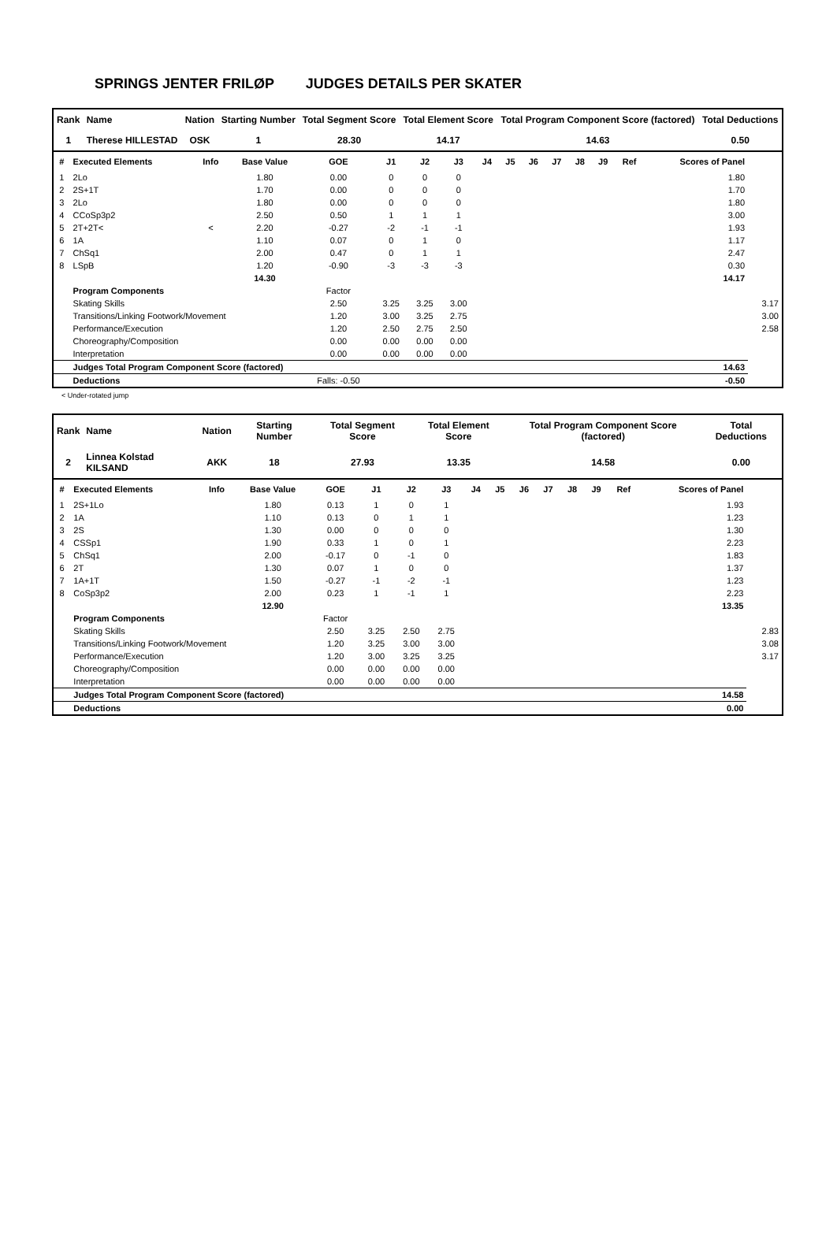SPRINGS JENTER FRILØP JUDGES DETAILS PER SKATER
| Rank | Name | Nation | Starting Number | Total Segment Score | Total Element Score | Total Program Component Score (factored) | Total Deductions |
| --- | --- | --- | --- | --- | --- | --- | --- |
| 1 | Therese HILLESTAD | OSK | 1 | 28.30 | 14.17 | 14.63 | 0.50 |
| # | Executed Elements | Info | Base Value | GOE | J1 | J2 | J3 | J4 | J5 | J6 | J7 | J8 | J9 | Ref | Scores of Panel | |
| --- | --- | --- | --- | --- | --- | --- | --- | --- | --- | --- | --- | --- | --- | --- | --- | --- |
| 1 | 2Lo | | 1.80 | 0.00 | 0 | 0 | 0 | | | | | | | | 1.80 | |
| 2 | 2S+1T | | 1.70 | 0.00 | 0 | 0 | 0 | | | | | | | | 1.70 | |
| 3 | 2Lo | | 1.80 | 0.00 | 0 | 0 | 0 | | | | | | | | 1.80 | |
| 4 | CCoSp3p2 | | 2.50 | 0.50 | 1 | 1 | 1 | | | | | | | | 3.00 | |
| 5 | 2T+2T< | < | 2.20 | -0.27 | -2 | -1 | -1 | | | | | | | | 1.93 | |
| 6 | 1A | | 1.10 | 0.07 | 0 | 1 | 0 | | | | | | | | 1.17 | |
| 7 | ChSq1 | | 2.00 | 0.47 | 0 | 1 | 1 | | | | | | | | 2.47 | |
| 8 | LSpB | | 1.20 | -0.90 | -3 | -3 | -3 | | | | | | | | 0.30 | |
| | | | 14.30 | | | | | | | | | | | | 14.17 | |
| | Program Components | | | Factor | | | | | | | | | | | | |
| | Skating Skills | | | 2.50 | 3.25 | 3.25 | 3.00 | | | | | | | | | 3.17 |
| | Transitions/Linking Footwork/Movement | | | 1.20 | 3.00 | 3.25 | 2.75 | | | | | | | | | 3.00 |
| | Performance/Execution | | | 1.20 | 2.50 | 2.75 | 2.50 | | | | | | | | | 2.58 |
| | Choreography/Composition | | | 0.00 | 0.00 | 0.00 | 0.00 | | | | | | | | | |
| | Interpretation | | | 0.00 | 0.00 | 0.00 | 0.00 | | | | | | | | | |
| | Judges Total Program Component Score (factored) | | | | | | | | | | | | | | 14.63 | |
| | Deductions | | | Falls: -0.50 | | | | | | | | | | | -0.50 | |
< Under-rotated jump
| Rank | Name | Nation | Starting Number | Total Segment Score | Total Element Score | Total Program Component Score (factored) | Total Deductions |
| --- | --- | --- | --- | --- | --- | --- | --- |
| 2 | Linnea Kolstad KILSAND | AKK | 18 | 27.93 | 13.35 | 14.58 | 0.00 |
| # | Executed Elements | Info | Base Value | GOE | J1 | J2 | J3 | J4 | J5 | J6 | J7 | J8 | J9 | Ref | Scores of Panel | |
| --- | --- | --- | --- | --- | --- | --- | --- | --- | --- | --- | --- | --- | --- | --- | --- | --- |
| 1 | 2S+1Lo | | 1.80 | 0.13 | 1 | 0 | 1 | | | | | | | | 1.93 | |
| 2 | 1A | | 1.10 | 0.13 | 0 | 1 | 1 | | | | | | | | 1.23 | |
| 3 | 2S | | 1.30 | 0.00 | 0 | 0 | 0 | | | | | | | | 1.30 | |
| 4 | CSSp1 | | 1.90 | 0.33 | 1 | 0 | 1 | | | | | | | | 2.23 | |
| 5 | ChSq1 | | 2.00 | -0.17 | 0 | -1 | 0 | | | | | | | | 1.83 | |
| 6 | 2T | | 1.30 | 0.07 | 1 | 0 | 0 | | | | | | | | 1.37 | |
| 7 | 1A+1T | | 1.50 | -0.27 | -1 | -2 | -1 | | | | | | | | 1.23 | |
| 8 | CoSp3p2 | | 2.00 | 0.23 | 1 | -1 | 1 | | | | | | | | 2.23 | |
| | | | 12.90 | | | | | | | | | | | | 13.35 | |
| | Program Components | | | Factor | | | | | | | | | | | | |
| | Skating Skills | | | 2.50 | 3.25 | 2.50 | 2.75 | | | | | | | | | 2.83 |
| | Transitions/Linking Footwork/Movement | | | 1.20 | 3.25 | 3.00 | 3.00 | | | | | | | | | 3.08 |
| | Performance/Execution | | | 1.20 | 3.00 | 3.25 | 3.25 | | | | | | | | | 3.17 |
| | Choreography/Composition | | | 0.00 | 0.00 | 0.00 | 0.00 | | | | | | | | | |
| | Interpretation | | | 0.00 | 0.00 | 0.00 | 0.00 | | | | | | | | | |
| | Judges Total Program Component Score (factored) | | | | | | | | | | | | | | 14.58 | |
| | Deductions | | | | | | | | | | | | | | 0.00 | |